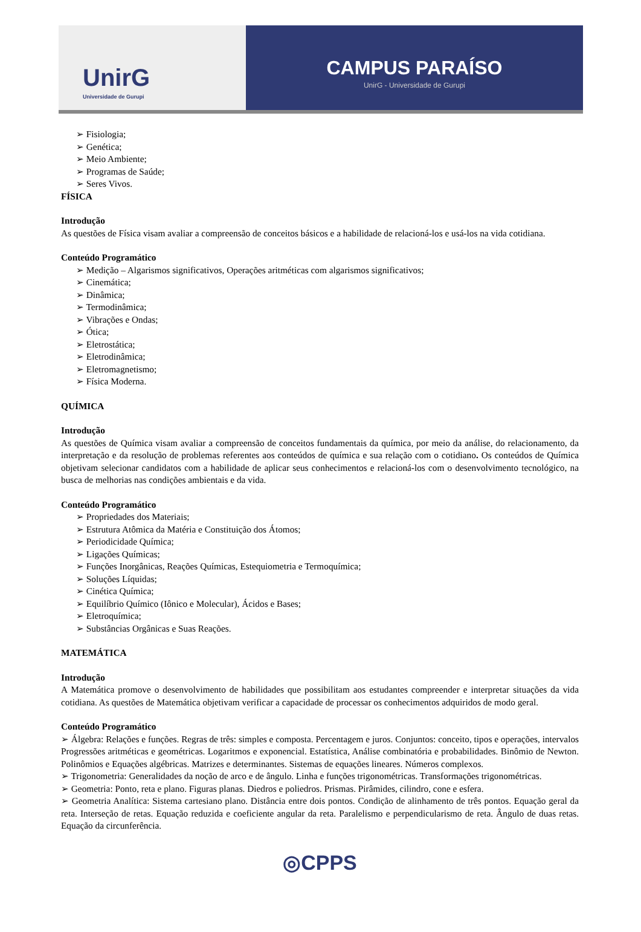UnirG
Universidade de Gurupi
CAMPUS PARAÍSO
UnirG - Universidade de Gurupi
➢ Fisiologia;
➢ Genética;
➢ Meio Ambiente;
➢ Programas de Saúde;
➢ Seres Vivos.
FÍSICA
Introdução
As questões de Física visam avaliar a compreensão de conceitos básicos e a habilidade de relacioná-los e usá-los na vida cotidiana.
Conteúdo Programático
➢ Medição – Algarismos significativos, Operações aritméticas com algarismos significativos;
➢ Cinemática;
➢ Dinâmica;
➢ Termodinâmica;
➢ Vibrações e Ondas;
➢ Ótica;
➢ Eletrostática;
➢ Eletrodinâmica;
➢ Eletromagnetismo;
➢ Física Moderna.
QUÍMICA
Introdução
As questões de Química visam avaliar a compreensão de conceitos fundamentais da química, por meio da análise, do relacionamento, da interpretação e da resolução de problemas referentes aos conteúdos de química e sua relação com o cotidiano. Os conteúdos de Química objetivam selecionar candidatos com a habilidade de aplicar seus conhecimentos e relacioná-los com o desenvolvimento tecnológico, na busca de melhorias nas condições ambientais e da vida.
Conteúdo Programático
➢ Propriedades dos Materiais;
➢ Estrutura Atômica da Matéria e Constituição dos Átomos;
➢ Periodicidade Química;
➢ Ligações Químicas;
➢ Funções Inorgânicas, Reações Químicas, Estequiometria e Termoquímica;
➢ Soluções Líquidas;
➢ Cinética Química;
➢ Equilíbrio Químico (Iônico e Molecular), Ácidos e Bases;
➢ Eletroquímica;
➢ Substâncias Orgânicas e Suas Reações.
MATEMÁTICA
Introdução
A Matemática promove o desenvolvimento de habilidades que possibilitam aos estudantes compreender e interpretar situações da vida cotidiana. As questões de Matemática objetivam verificar a capacidade de processar os conhecimentos adquiridos de modo geral.
Conteúdo Programático
➢ Álgebra: Relações e funções. Regras de três: simples e composta. Percentagem e juros. Conjuntos: conceito, tipos e operações, intervalos Progressões aritméticas e geométricas. Logaritmos e exponencial. Estatística, Análise combinatória e probabilidades. Binômio de Newton. Polinômios e Equações algébricas. Matrizes e determinantes. Sistemas de equações lineares. Números complexos.
➢ Trigonometria: Generalidades da noção de arco e de ângulo. Linha e funções trigonométricas. Transformações trigonométricas.
➢ Geometria: Ponto, reta e plano. Figuras planas. Diedros e poliedros. Prismas. Pirâmides, cilindro, cone e esfera.
➢ Geometria Analítica: Sistema cartesiano plano. Distância entre dois pontos. Condição de alinhamento de três pontos. Equação geral da reta. Interseção de retas. Equação reduzida e coeficiente angular da reta. Paralelismo e perpendicularismo de reta. Ângulo de duas retas. Equação da circunferência.
◎CPPS